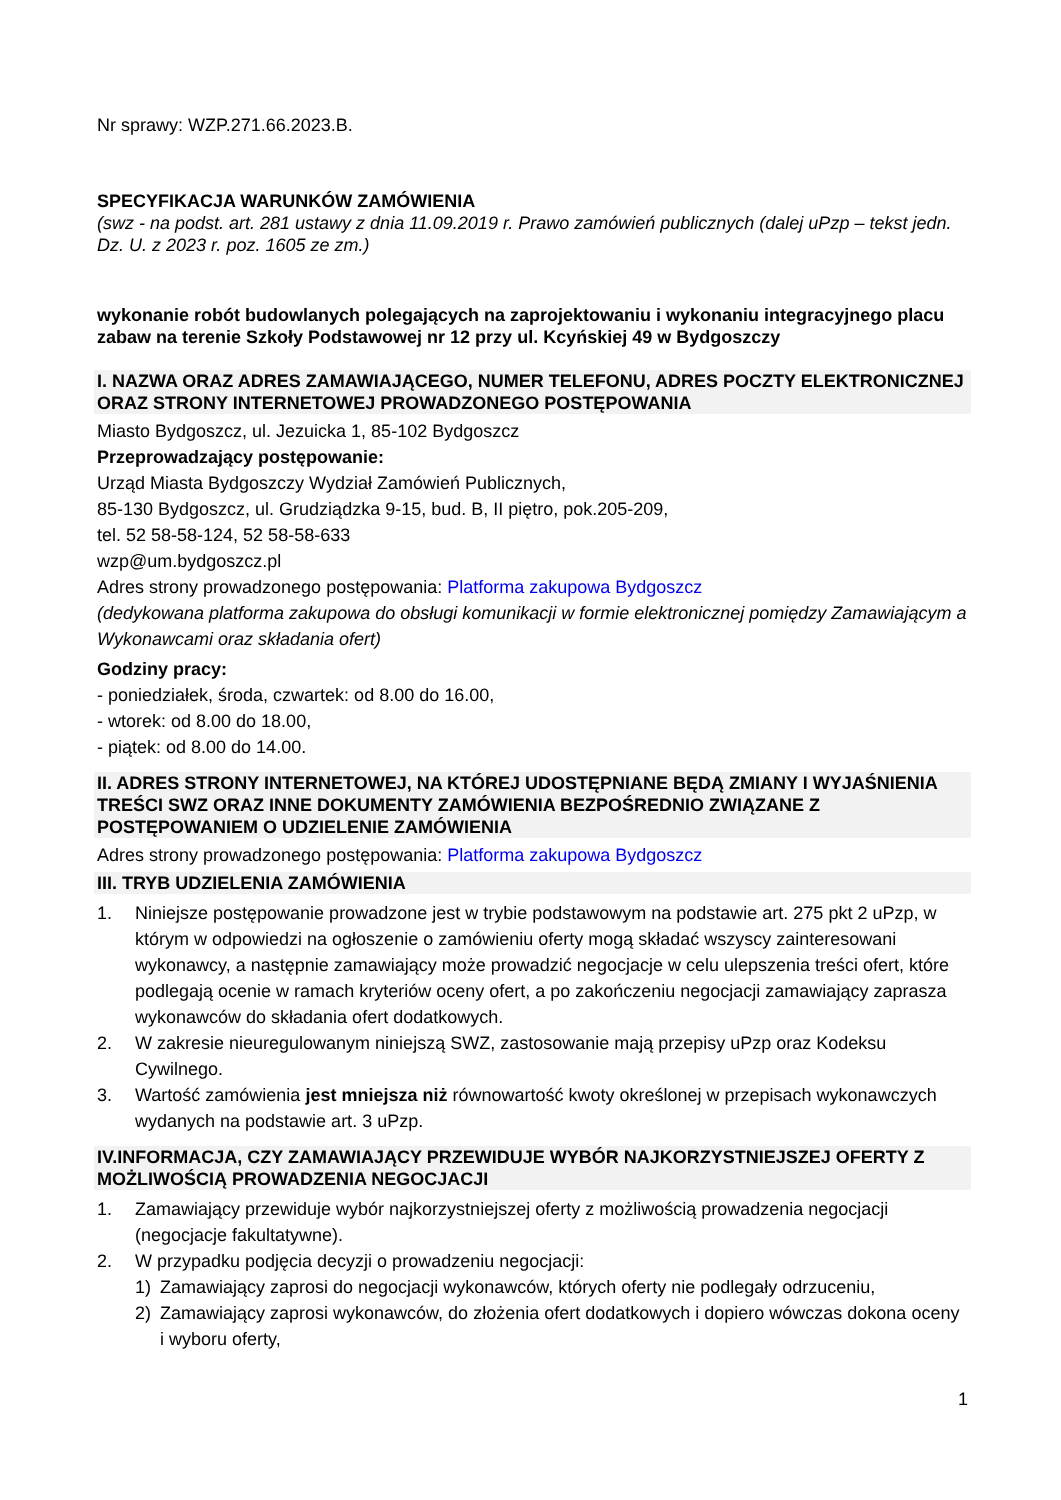Nr sprawy: WZP.271.66.2023.B.
SPECYFIKACJA WARUNKÓW ZAMÓWIENIA
(swz - na podst. art. 281 ustawy z dnia 11.09.2019 r. Prawo zamówień publicznych (dalej uPzp – tekst jedn. Dz. U. z 2023 r. poz. 1605 ze zm.)
wykonanie robót budowlanych polegających na zaprojektowaniu i wykonaniu integracyjnego placu zabaw na terenie Szkoły Podstawowej nr 12 przy ul. Kcyńskiej 49 w Bydgoszczy
I. NAZWA ORAZ ADRES ZAMAWIAJĄCEGO, NUMER TELEFONU, ADRES POCZTY ELEKTRONICZNEJ ORAZ STRONY INTERNETOWEJ PROWADZONEGO POSTĘPOWANIA
Miasto Bydgoszcz, ul. Jezuicka 1, 85-102 Bydgoszcz
Przeprowadzający postępowanie:
Urząd Miasta Bydgoszczy Wydział Zamówień Publicznych,
85-130 Bydgoszcz, ul. Grudziądzka 9-15, bud. B, II piętro, pok.205-209,
tel. 52 58-58-124, 52 58-58-633
wzp@um.bydgoszcz.pl
Adres strony prowadzonego postępowania: Platforma zakupowa Bydgoszcz
(dedykowana platforma zakupowa do obsługi komunikacji w formie elektronicznej pomiędzy Zamawiającym a Wykonawcami oraz składania ofert)
Godziny pracy:
- poniedziałek, środa, czwartek: od 8.00 do 16.00,
- wtorek: od 8.00 do 18.00,
- piątek: od 8.00 do 14.00.
II. ADRES STRONY INTERNETOWEJ, NA KTÓREJ UDOSTĘPNIANE BĘDĄ ZMIANY I WYJAŚNIENIA TREŚCI SWZ ORAZ INNE DOKUMENTY ZAMÓWIENIA BEZPOŚREDNIO ZWIĄZANE Z POSTĘPOWANIEM O UDZIELENIE ZAMÓWIENIA
Adres strony prowadzonego postępowania: Platforma zakupowa Bydgoszcz
III. TRYB UDZIELENIA ZAMÓWIENIA
1. Niniejsze postępowanie prowadzone jest w trybie podstawowym na podstawie art. 275 pkt 2 uPzp, w którym w odpowiedzi na ogłoszenie o zamówieniu oferty mogą składać wszyscy zainteresowani wykonawcy, a następnie zamawiający może prowadzić negocjacje w celu ulepszenia treści ofert, które podlegają ocenie w ramach kryteriów oceny ofert, a po zakończeniu negocjacji zamawiający zaprasza wykonawców do składania ofert dodatkowych.
2. W zakresie nieuregulowanym niniejszą SWZ, zastosowanie mają przepisy uPzp oraz Kodeksu Cywilnego.
3. Wartość zamówienia jest mniejsza niż równowartość kwoty określonej w przepisach wykonawczych wydanych na podstawie art. 3 uPzp.
IV.INFORMACJA, CZY ZAMAWIAJĄCY PRZEWIDUJE WYBÓR NAJKORZYSTNIEJSZEJ OFERTY Z MOŻLIWOŚCIĄ PROWADZENIA NEGOCJACJI
1. Zamawiający przewiduje wybór najkorzystniejszej oferty z możliwością prowadzenia negocjacji (negocjacje fakultatywne).
2. W przypadku podjęcia decyzji o prowadzeniu negocjacji:
1) Zamawiający zaprosi do negocjacji wykonawców, których oferty nie podlegały odrzuceniu,
2) Zamawiający zaprosi wykonawców, do złożenia ofert dodatkowych i dopiero wówczas dokona oceny i wyboru oferty,
1